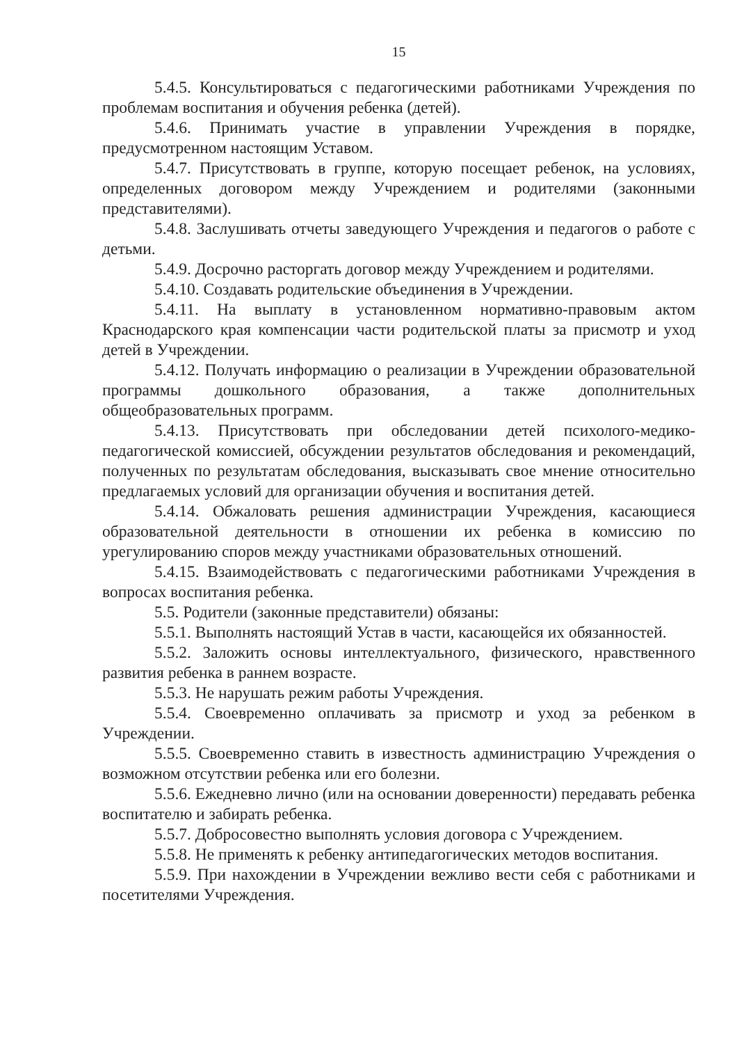15
5.4.5. Консультироваться с педагогическими работниками Учреждения по проблемам воспитания и обучения ребенка (детей).
5.4.6. Принимать участие в управлении Учреждения в порядке, предусмотренном настоящим Уставом.
5.4.7. Присутствовать в группе, которую посещает ребенок, на условиях, определенных договором между Учреждением и родителями (законными представителями).
5.4.8. Заслушивать отчеты заведующего Учреждения и педагогов о работе с детьми.
5.4.9. Досрочно расторгать договор между Учреждением и родителями.
5.4.10. Создавать родительские объединения в Учреждении.
5.4.11. На выплату в установленном нормативно-правовым актом Краснодарского края компенсации части родительской платы за присмотр и уход детей в Учреждении.
5.4.12. Получать информацию о реализации в Учреждении образовательной программы дошкольного образования, а также дополнительных общеобразовательных программ.
5.4.13. Присутствовать при обследовании детей психолого-медико-педагогической комиссией, обсуждении результатов обследования и рекомендаций, полученных по результатам обследования, высказывать свое мнение относительно предлагаемых условий для организации обучения и воспитания детей.
5.4.14. Обжаловать решения администрации Учреждения, касающиеся образовательной деятельности в отношении их ребенка в комиссию по урегулированию споров между участниками образовательных отношений.
5.4.15. Взаимодействовать с педагогическими работниками Учреждения в вопросах воспитания ребенка.
5.5. Родители (законные представители) обязаны:
5.5.1. Выполнять настоящий Устав в части, касающейся их обязанностей.
5.5.2. Заложить основы интеллектуального, физического, нравственного развития ребенка в раннем возрасте.
5.5.3. Не нарушать режим работы Учреждения.
5.5.4. Своевременно оплачивать за присмотр и уход за ребенком в Учреждении.
5.5.5. Своевременно ставить в известность администрацию Учреждения о возможном отсутствии ребенка или его болезни.
5.5.6. Ежедневно лично (или на основании доверенности) передавать ребенка воспитателю и забирать ребенка.
5.5.7. Добросовестно выполнять условия договора с Учреждением.
5.5.8. Не применять к ребенку антипедагогических методов воспитания.
5.5.9. При нахождении в Учреждении вежливо вести себя с работниками и посетителями Учреждения.